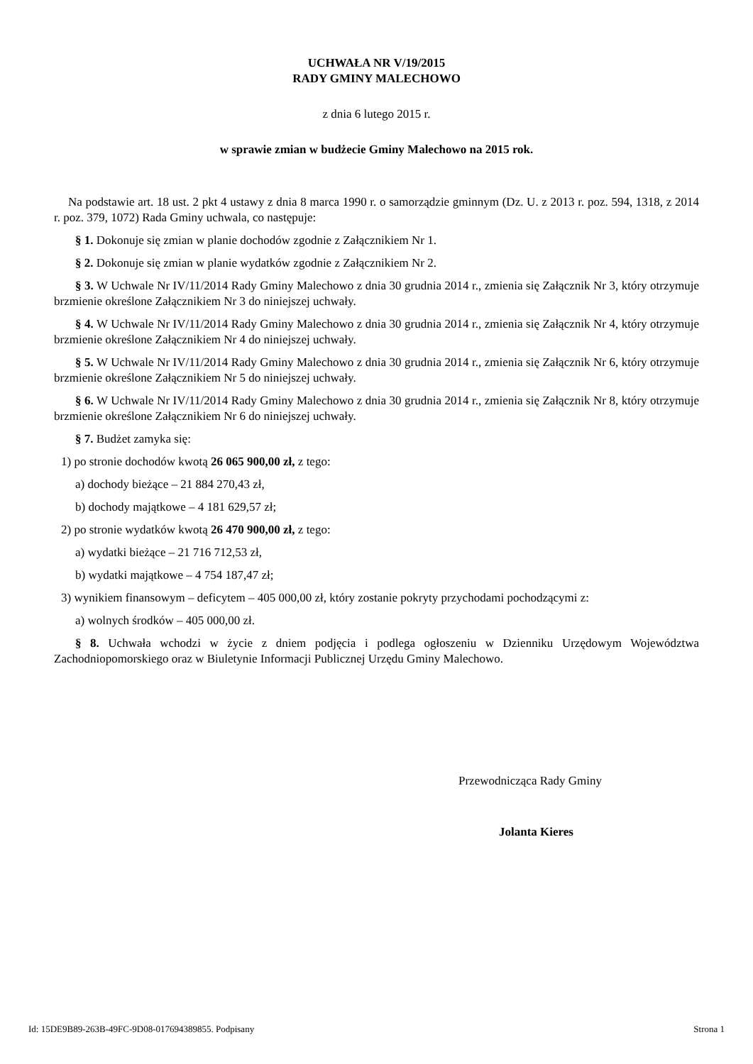UCHWAŁA NR V/19/2015
RADY GMINY MALECHOWO
z dnia 6 lutego 2015 r.
w sprawie zmian w budżecie Gminy Malechowo na 2015 rok.
Na podstawie art. 18 ust. 2 pkt 4 ustawy z dnia 8 marca 1990 r. o samorządzie gminnym (Dz. U. z 2013 r. poz. 594, 1318, z 2014 r. poz. 379, 1072) Rada Gminy uchwala, co następuje:
§ 1. Dokonuje się zmian w planie dochodów zgodnie z Załącznikiem Nr 1.
§ 2. Dokonuje się zmian w planie wydatków zgodnie z Załącznikiem Nr 2.
§ 3. W Uchwale Nr IV/11/2014 Rady Gminy Malechowo z dnia 30 grudnia 2014 r., zmienia się Załącznik Nr 3, który otrzymuje brzmienie określone Załącznikiem Nr 3 do niniejszej uchwały.
§ 4. W Uchwale Nr IV/11/2014 Rady Gminy Malechowo z dnia 30 grudnia 2014 r., zmienia się Załącznik Nr 4, który otrzymuje brzmienie określone Załącznikiem Nr 4 do niniejszej uchwały.
§ 5. W Uchwale Nr IV/11/2014 Rady Gminy Malechowo z dnia 30 grudnia 2014 r., zmienia się Załącznik Nr 6, który otrzymuje brzmienie określone Załącznikiem Nr 5 do niniejszej uchwały.
§ 6. W Uchwale Nr IV/11/2014 Rady Gminy Malechowo z dnia 30 grudnia 2014 r., zmienia się Załącznik Nr 8, który otrzymuje brzmienie określone Załącznikiem Nr 6 do niniejszej uchwały.
§ 7. Budżet zamyka się:
1) po stronie dochodów kwotą 26 065 900,00 zł, z tego:
a) dochody bieżące – 21 884 270,43 zł,
b) dochody majątkowe – 4 181 629,57 zł;
2) po stronie wydatków kwotą 26 470 900,00 zł, z tego:
a) wydatki bieżące – 21 716 712,53 zł,
b) wydatki majątkowe – 4 754 187,47 zł;
3) wynikiem finansowym – deficytem – 405 000,00 zł, który zostanie pokryty przychodami pochodzącymi z:
a) wolnych środków – 405 000,00 zł.
§ 8. Uchwała wchodzi w życie z dniem podjęcia i podlega ogłoszeniu w Dzienniku Urzędowym Województwa Zachodniopomorskiego oraz w Biuletynie Informacji Publicznej Urzędu Gminy Malechowo.
Przewodnicząca Rady Gminy
Jolanta Kieres
Id: 15DE9B89-263B-49FC-9D08-017694389855. Podpisany Strona 1